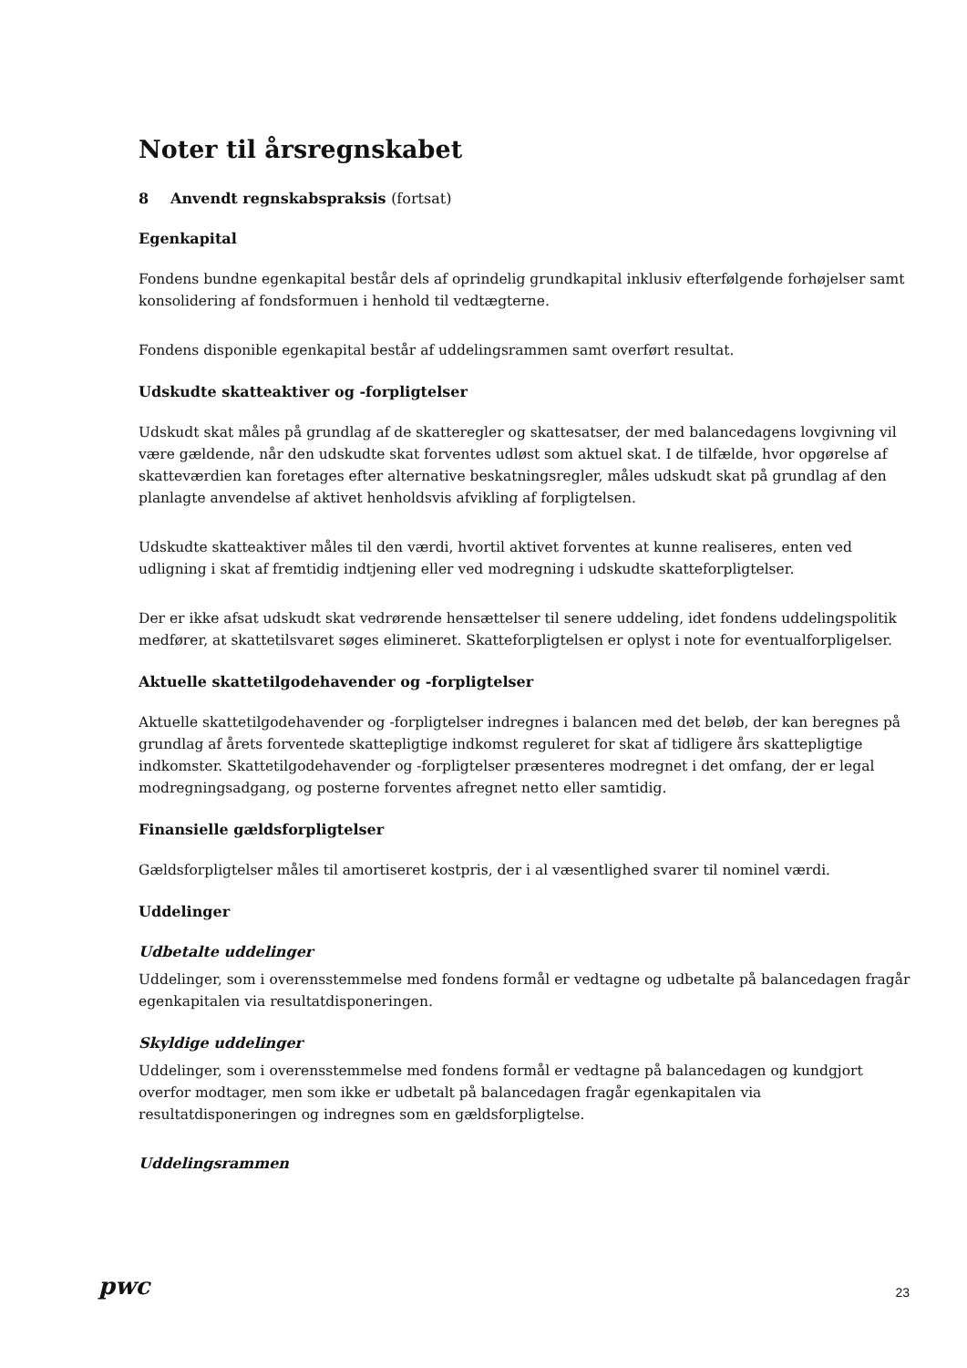Noter til årsregnskabet
8 Anvendt regnskabspraksis (fortsat)
Egenkapital
Fondens bundne egenkapital består dels af oprindelig grundkapital inklusiv efterfølgende forhøjelser samt konsolidering af fondsformuen i henhold til vedtægterne.
Fondens disponible egenkapital består af uddelingsrammen samt overført resultat.
Udskudte skatteaktiver og -forpligtelser
Udskudt skat måles på grundlag af de skatteregler og skattesatser, der med balancedagens lovgivning vil være gældende, når den udskudte skat forventes udløst som aktuel skat. I de tilfælde, hvor opgørelse af skatteværdien kan foretages efter alternative beskatningsregler, måles udskudt skat på grundlag af den planlagte anvendelse af aktivet henholdsvis afvikling af forpligtelsen.
Udskudte skatteaktiver måles til den værdi, hvortil aktivet forventes at kunne realiseres, enten ved udligning i skat af fremtidig indtjening eller ved modregning i udskudte skatteforpligtelser.
Der er ikke afsat udskudt skat vedrørende hensættelser til senere uddeling, idet fondens uddelingspolitik medfører, at skattetilsvaret søges elimineret. Skatteforpligtelsen er oplyst i note for eventualforpligelser.
Aktuelle skattetilgodehavender og -forpligtelser
Aktuelle skattetilgodehavender og -forpligtelser indregnes i balancen med det beløb, der kan beregnes på grundlag af årets forventede skattepligtige indkomst reguleret for skat af tidligere års skattepligtige indkomster. Skattetilgodehavender og -forpligtelser præsenteres modregnet i det omfang, der er legal modregningsadgang, og posterne forventes afregnet netto eller samtidig.
Finansielle gældsforpligtelser
Gældsforpligtelser måles til amortiseret kostpris, der i al væsentlighed svarer til nominel værdi.
Uddelinger
Udbetalte uddelinger
Uddelinger, som i overensstemmelse med fondens formål er vedtagne og udbetalte på balancedagen fragår egenkapitalen via resultatdisponeringen.
Skyldige uddelinger
Uddelinger, som i overensstemmelse med fondens formål er vedtagne på balancedagen og kundgjort overfor modtager, men som ikke er udbetalt på balancedagen fragår egenkapitalen via resultatdisponeringen og indregnes som en gældsforpligtelse.
Uddelingsrammen
pwc 23